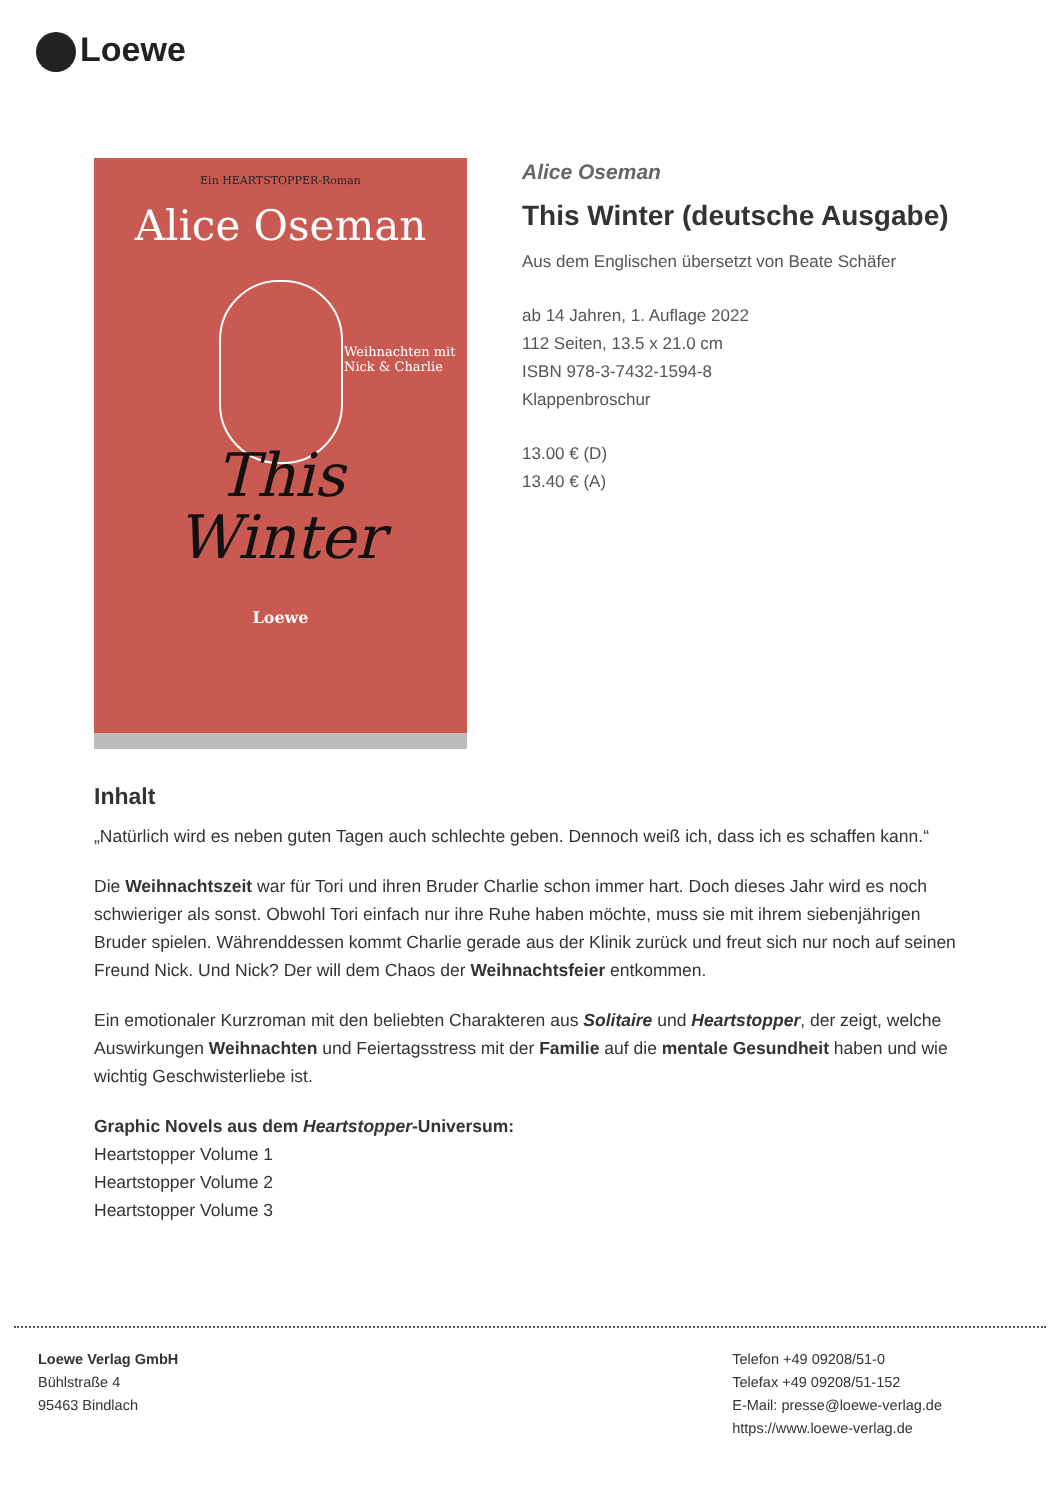Loewe
Ein HEARTSTOPPER-Roman
Alice Oseman
Weihnachten mit Nick & Charlie
This
Winter
Loewe
Alice Oseman
This Winter (deutsche Ausgabe)
Aus dem Englischen übersetzt von Beate Schäfer
ab 14 Jahren, 1. Auflage 2022
112 Seiten, 13.5 x 21.0 cm
ISBN 978-3-7432-1594-8
Klappenbroschur
13.00 € (D)
13.40 € (A)
Inhalt
„Natürlich wird es neben guten Tagen auch schlechte geben. Dennoch weiß ich, dass ich es schaffen kann.“
Die Weihnachtszeit war für Tori und ihren Bruder Charlie schon immer hart. Doch dieses Jahr wird es noch schwieriger als sonst. Obwohl Tori einfach nur ihre Ruhe haben möchte, muss sie mit ihrem siebenjährigen Bruder spielen. Währenddessen kommt Charlie gerade aus der Klinik zurück und freut sich nur noch auf seinen Freund Nick. Und Nick? Der will dem Chaos der Weihnachtsfeier entkommen.
Ein emotionaler Kurzroman mit den beliebten Charakteren aus Solitaire und Heartstopper, der zeigt, welche Auswirkungen Weihnachten und Feiertagsstress mit der Familie auf die mentale Gesundheit haben und wie wichtig Geschwisterliebe ist.
Graphic Novels aus dem Heartstopper-Universum:
Heartstopper Volume 1
Heartstopper Volume 2
Heartstopper Volume 3
Loewe Verlag GmbH
Bühlstraße 4
95463 Bindlach
Telefon +49 09208/51-0
Telefax +49 09208/51-152
E-Mail: presse@loewe-verlag.de
https://www.loewe-verlag.de